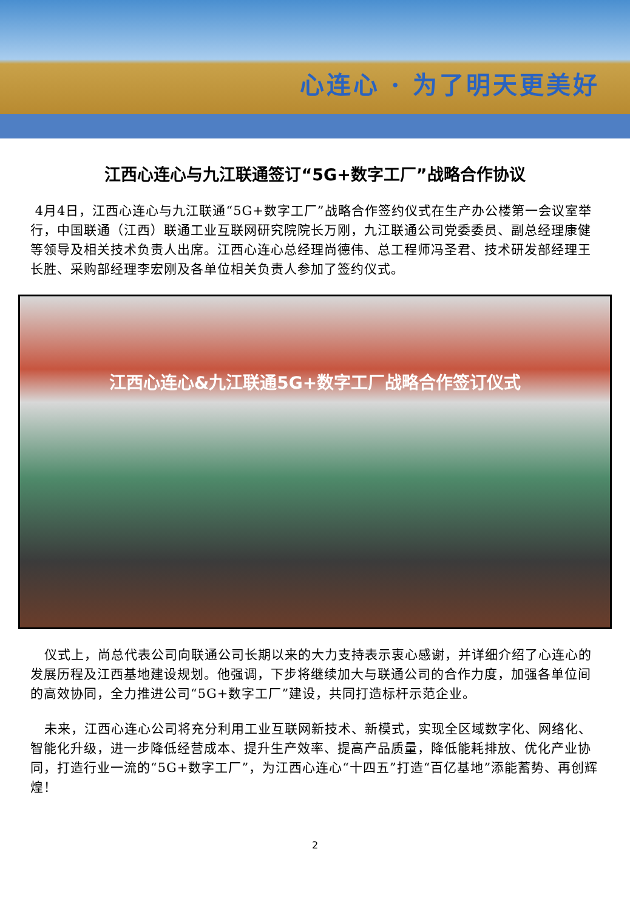心连心 · 为了明天更美好
江西心连心与九江联通签订“5G+数字工厂”战略合作协议
4月4日，江西心连心与九江联通“5G+数字工厂”战略合作签约仪式在生产办公楼第一会议室举行，中国联通（江西）联通工业互联网研究院院长万刚，九江联通公司党委委员、副总经理康健等领导及相关技术负责人出席。江西心连心总经理尚德伟、总工程师冯圣君、技术研发部经理王长胜、采购部经理李宏刚及各单位相关负责人参加了签约仪式。
江西心连心&九江联通5G+数字工厂战略合作签订仪式
仪式上，尚总代表公司向联通公司长期以来的大力支持表示衷心感谢，并详细介绍了心连心的发展历程及江西基地建设规划。他强调，下步将继续加大与联通公司的合作力度，加强各单位间的高效协同，全力推进公司“5G+数字工厂”建设，共同打造标杆示范企业。
未来，江西心连心公司将充分利用工业互联网新技术、新模式，实现全区域数字化、网络化、智能化升级，进一步降低经营成本、提升生产效率、提高产品质量，降低能耗排放、优化产业协同，打造行业一流的“5G+数字工厂”，为江西心连心“十四五”打造“百亿基地”添能蓄势、再创辉煌！
2